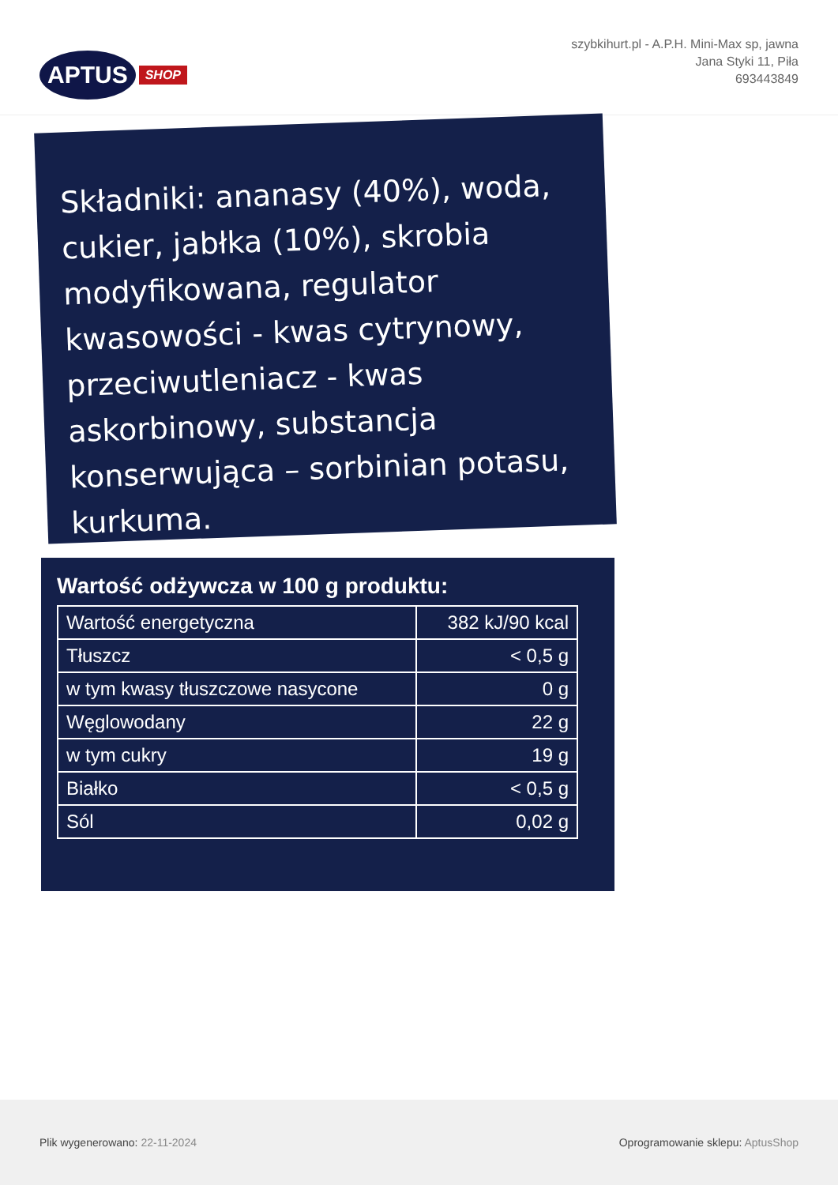APTUS SHOP
szybkihurt.pl - A.P.H. Mini-Max sp, jawna
Jana Styki 11, Piła
693443849
Składniki: ananasy (40%), woda, cukier, jabłka (10%), skrobia modyfikowana, regulator kwasowości - kwas cytrynowy, przeciwutleniacz - kwas askorbinowy, substancja konserwująca – sorbinian potasu, kurkuma.
Wartość odżywcza w 100 g produktu:
| Wartość energetyczna | 382 kJ/90 kcal |
| Tłuszcz | < 0,5 g |
| w tym kwasy tłuszczowe nasycone | 0 g |
| Węglowodany | 22 g |
| w tym cukry | 19 g |
| Białko | < 0,5 g |
| Sól | 0,02 g |
Plik wygenerowano: 22-11-2024
Oprogramowanie sklepu: AptusShop